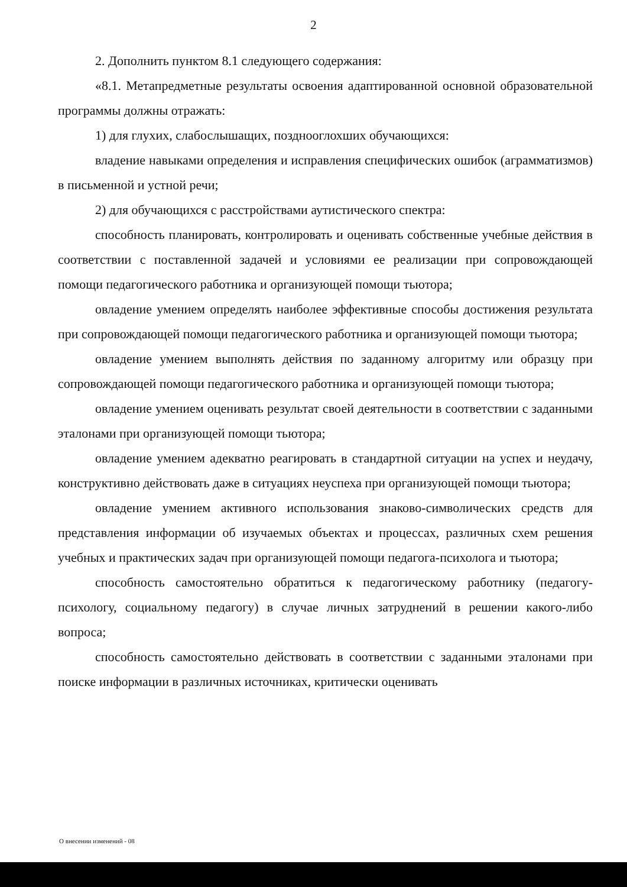2
2. Дополнить пунктом 8.1 следующего содержания:
«8.1. Метапредметные результаты освоения адаптированной основной образовательной программы должны отражать:
1) для глухих, слабослышащих, позднооглохших обучающихся:
владение навыками определения и исправления специфических ошибок (аграмматизмов) в письменной и устной речи;
2) для обучающихся с расстройствами аутистического спектра:
способность планировать, контролировать и оценивать собственные учебные действия в соответствии с поставленной задачей и условиями ее реализации при сопровождающей помощи педагогического работника и организующей помощи тьютора;
овладение умением определять наиболее эффективные способы достижения результата при сопровождающей помощи педагогического работника и организующей помощи тьютора;
овладение умением выполнять действия по заданному алгоритму или образцу при сопровождающей помощи педагогического работника и организующей помощи тьютора;
овладение умением оценивать результат своей деятельности в соответствии с заданными эталонами при организующей помощи тьютора;
овладение умением адекватно реагировать в стандартной ситуации на успех и неудачу, конструктивно действовать даже в ситуациях неуспеха при организующей помощи тьютора;
овладение умением активного использования знаково-символических средств для представления информации об изучаемых объектах и процессах, различных схем решения учебных и практических задач при организующей помощи педагога-психолога и тьютора;
способность самостоятельно обратиться к педагогическому работнику (педагогу-психологу, социальному педагогу) в случае личных затруднений в решении какого-либо вопроса;
способность самостоятельно действовать в соответствии с заданными эталонами при поиске информации в различных источниках, критически оценивать
О внесении изменений - 08